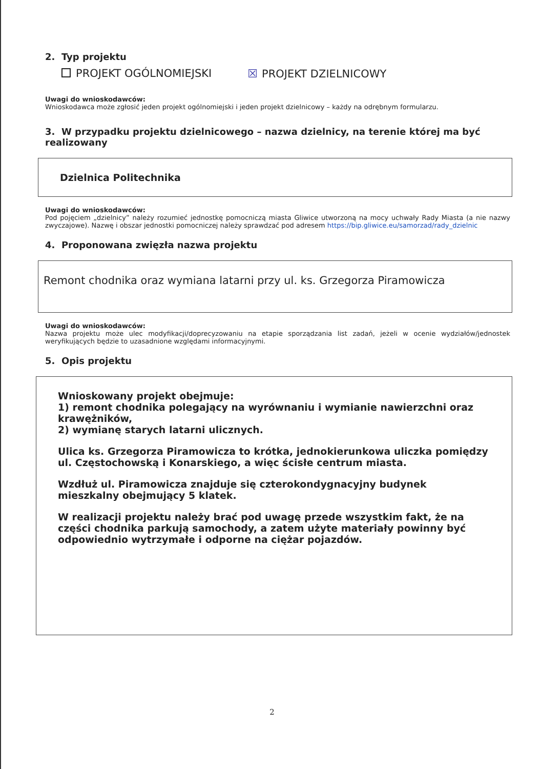2. Typ projektu
PROJEKT OGÓLNOMIEJSKI ☒ PROJEKT DZIELNICOWY
Uwagi do wnioskodawców:
Wnioskodawca może zgłosić jeden projekt ogólnomiejski i jeden projekt dzielnicowy – każdy na odrębnym formularzu.
3. W przypadku projektu dzielnicowego – nazwa dzielnicy, na terenie której ma być realizowany
Dzielnica Politechnika
Uwagi do wnioskodawców:
Pod pojęciem „dzielnicy” należy rozumieć jednostkę pomocniczą miasta Gliwice utworzoną na mocy uchwały Rady Miasta (a nie nazwy zwyczajowe). Nazwę i obszar jednostki pomocniczej należy sprawdzać pod adresem https://bip.gliwice.eu/samorzad/rady_dzielnic
4. Proponowana zwięzła nazwa projektu
Remont chodnika oraz wymiana latarni przy ul. ks. Grzegorza Piramowicza
Uwagi do wnioskodawców:
Nazwa projektu może ulec modyfikacji/doprecyzowaniu na etapie sporządzania list zadań, jeżeli w ocenie wydziałów/jednostek weryfikujących będzie to uzasadnione względami informacyjnymi.
5. Opis projektu
Wnioskowany projekt obejmuje:
1) remont chodnika polegający na wyrównaniu i wymianie nawierzchni oraz krawężników,
2) wymianę starych latarni ulicznych.
Ulica ks. Grzegorza Piramowicza to krótka, jednokierunkowa uliczka pomiędzy ul. Częstochowską i Konarskiego, a więc ścisłe centrum miasta.
Wzdłuż ul. Piramowicza znajduje się czterokondygnacyjny budynek mieszkalny obejmujący 5 klatek.
W realizacji projektu należy brać pod uwagę przede wszystkim fakt, że na części chodnika parkują samochody, a zatem użyte materiały powinny być odpowiednio wytrzymałe i odporne na ciężar pojazdów.
2